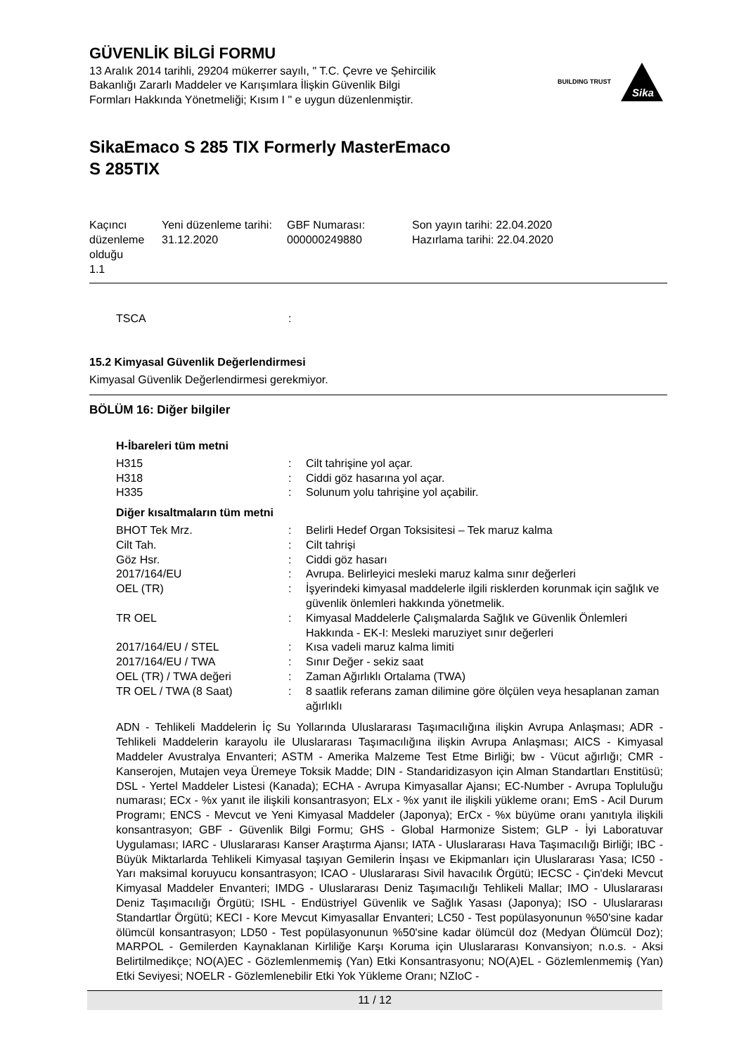GÜVENLİK BİLGİ FORMU
13 Aralık 2014 tarihli, 29204 mükerrer sayılı, " T.C. Çevre ve Şehircilik
Bakanlığı Zararlı Maddeler ve Karışımlara İlişkin Güvenlik Bilgi
Formları Hakkında Yönetmeliği; Kısım I " e uygun düzenlenmiştir.
BUILDING TRUST
Sika
SikaEmaco S 285 TIX Formerly MasterEmaco
S 285TIX
Kaçıncı düzenleme olduğu
1.1
Yeni düzenleme tarihi:
31.12.2020
GBF Numarası:
000000249880
Son yayın tarihi: 22.04.2020
Hazırlama tarihi: 22.04.2020
| TSCA | : | |
15.2 Kimyasal Güvenlik Değerlendirmesi
Kimyasal Güvenlik Değerlendirmesi gerekmiyor.
BÖLÜM 16: Diğer bilgiler
H-İbareleri tüm metni
| H315 | : | Cilt tahrişine yol açar. |
| H318 | : | Ciddi göz hasarına yol açar. |
| H335 | : | Solunum yolu tahrişine yol açabilir. |
Diğer kısaltmaların tüm metni
| BHOT Tek Mrz. | : | Belirli Hedef Organ Toksisitesi – Tek maruz kalma |
| Cilt Tah. | : | Cilt tahrişi |
| Göz Hsr. | : | Ciddi göz hasarı |
| 2017/164/EU | : | Avrupa. Belirleyici mesleki maruz kalma sınır değerleri |
| OEL (TR) | : | İşyerindeki kimyasal maddelerle ilgili risklerden korunmak için sağlık ve güvenlik önlemleri hakkında yönetmelik. |
| TR OEL | : | Kimyasal Maddelerle Çalışmalarda Sağlık ve Güvenlik Önlemleri Hakkında - EK-I: Mesleki maruziyet sınır değerleri |
| 2017/164/EU / STEL | : | Kısa vadeli maruz kalma limiti |
| 2017/164/EU / TWA | : | Sınır Değer - sekiz saat |
| OEL (TR) / TWA değeri | : | Zaman Ağırlıklı Ortalama (TWA) |
| TR OEL / TWA (8 Saat) | : | 8 saatlik referans zaman dilimine göre ölçülen veya hesaplanan zaman ağırlıklı |
ADN - Tehlikeli Maddelerin İç Su Yollarında Uluslararası Taşımacılığına ilişkin Avrupa Anlaşması; ADR - Tehlikeli Maddelerin karayolu ile Uluslararası Taşımacılığına ilişkin Avrupa Anlaşması; AICS - Kimyasal Maddeler Avustralya Envanteri; ASTM - Amerika Malzeme Test Etme Birliği; bw - Vücut ağırlığı; CMR - Kanserojen, Mutajen veya Üremeye Toksik Madde; DIN - Standaridizasyon için Alman Standartları Enstitüsü; DSL - Yertel Maddeler Listesi (Kanada); ECHA - Avrupa Kimyasallar Ajansı; EC-Number - Avrupa Topluluğu numarası; ECx - %x yanıt ile ilişkili konsantrasyon; ELx - %x yanıt ile ilişkili yükleme oranı; EmS - Acil Durum Programı; ENCS - Mevcut ve Yeni Kimyasal Maddeler (Japonya); ErCx - %x büyüme oranı yanıtıyla ilişkili konsantrasyon; GBF - Güvenlik Bilgi Formu; GHS - Global Harmonize Sistem; GLP - İyi Laboratuvar Uygulaması; IARC - Uluslararası Kanser Araştırma Ajansı; IATA - Uluslararası Hava Taşımacılığı Birliği; IBC - Büyük Miktarlarda Tehlikeli Kimyasal taşıyan Gemilerin İnşası ve Ekipmanları için Uluslararası Yasa; IC50 - Yarı maksimal koruyucu konsantrasyon; ICAO - Uluslararası Sivil havacılık Örgütü; IECSC - Çin'deki Mevcut Kimyasal Maddeler Envanteri; IMDG - Uluslararası Deniz Taşımacılığı Tehlikeli Mallar; IMO - Uluslararası Deniz Taşımacılığı Örgütü; ISHL - Endüstriyel Güvenlik ve Sağlık Yasası (Japonya); ISO - Uluslararası Standartlar Örgütü; KECI - Kore Mevcut Kimyasallar Envanteri; LC50 - Test popülasyonunun %50'sine kadar ölümcül konsantrasyon; LD50 - Test popülasyonunun %50'sine kadar ölümcül doz (Medyan Ölümcül Doz); MARPOL - Gemilerden Kaynaklanan Kirliliğe Karşı Koruma için Uluslararası Konvansiyon; n.o.s. - Aksi Belirtilmedikçe; NO(A)EC - Gözlemlenmemiş (Yan) Etki Konsantrasyonu; NO(A)EL - Gözlemlenmemiş (Yan) Etki Seviyesi; NOELR - Gözlemlenebilir Etki Yok Yükleme Oranı; NZIoC -
11 / 12